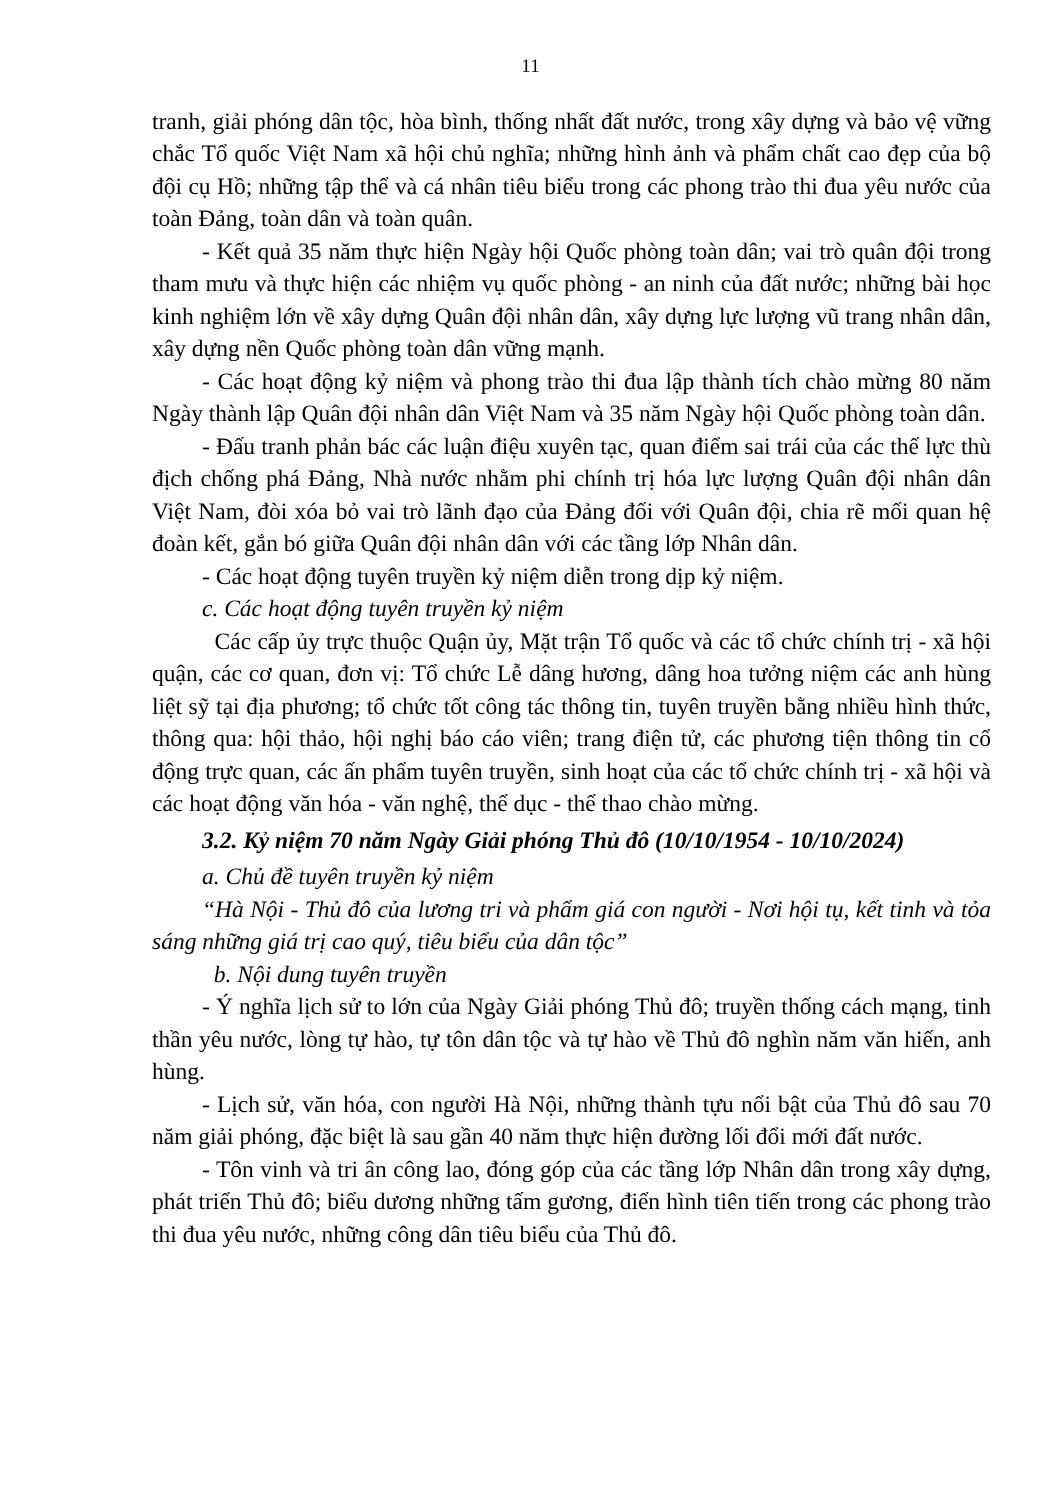11
tranh, giải phóng dân tộc, hòa bình, thống nhất đất nước, trong xây dựng và bảo vệ vững chắc Tổ quốc Việt Nam xã hội chủ nghĩa; những hình ảnh và phẩm chất cao đẹp của bộ đội cụ Hồ; những tập thể và cá nhân tiêu biểu trong các phong trào thi đua yêu nước của toàn Đảng, toàn dân và toàn quân.
- Kết quả 35 năm thực hiện Ngày hội Quốc phòng toàn dân; vai trò quân đội trong tham mưu và thực hiện các nhiệm vụ quốc phòng - an ninh của đất nước; những bài học kinh nghiệm lớn về xây dựng Quân đội nhân dân, xây dựng lực lượng vũ trang nhân dân, xây dựng nền Quốc phòng toàn dân vững mạnh.
- Các hoạt động kỷ niệm và phong trào thi đua lập thành tích chào mừng 80 năm Ngày thành lập Quân đội nhân dân Việt Nam và 35 năm Ngày hội Quốc phòng toàn dân.
- Đấu tranh phản bác các luận điệu xuyên tạc, quan điểm sai trái của các thế lực thù địch chống phá Đảng, Nhà nước nhằm phi chính trị hóa lực lượng Quân đội nhân dân Việt Nam, đòi xóa bỏ vai trò lãnh đạo của Đảng đối với Quân đội, chia rẽ mối quan hệ đoàn kết, gắn bó giữa Quân đội nhân dân với các tầng lớp Nhân dân.
- Các hoạt động tuyên truyền kỷ niệm diễn trong dịp kỷ niệm.
c. Các hoạt động tuyên truyền kỷ niệm
Các cấp ủy trực thuộc Quận ủy, Mặt trận Tổ quốc và các tổ chức chính trị - xã hội quận, các cơ quan, đơn vị: Tổ chức Lễ dâng hương, dâng hoa tưởng niệm các anh hùng liệt sỹ tại địa phương; tổ chức tốt công tác thông tin, tuyên truyền bằng nhiều hình thức, thông qua: hội thảo, hội nghị báo cáo viên; trang điện tử, các phương tiện thông tin cổ động trực quan, các ấn phẩm tuyên truyền, sinh hoạt của các tổ chức chính trị - xã hội và các hoạt động văn hóa - văn nghệ, thể dục - thể thao chào mừng.
3.2. Kỷ niệm 70 năm Ngày Giải phóng Thủ đô (10/10/1954 - 10/10/2024)
a. Chủ đề tuyên truyền kỷ niệm
“Hà Nội - Thủ đô của lương tri và phẩm giá con người - Nơi hội tụ, kết tinh và tỏa sáng những giá trị cao quý, tiêu biểu của dân tộc”
b. Nội dung tuyên truyền
- Ý nghĩa lịch sử to lớn của Ngày Giải phóng Thủ đô; truyền thống cách mạng, tinh thần yêu nước, lòng tự hào, tự tôn dân tộc và tự hào về Thủ đô nghìn năm văn hiến, anh hùng.
- Lịch sử, văn hóa, con người Hà Nội, những thành tựu nổi bật của Thủ đô sau 70 năm giải phóng, đặc biệt là sau gần 40 năm thực hiện đường lối đổi mới đất nước.
- Tôn vinh và tri ân công lao, đóng góp của các tầng lớp Nhân dân trong xây dựng, phát triển Thủ đô; biểu dương những tấm gương, điển hình tiên tiến trong các phong trào thi đua yêu nước, những công dân tiêu biểu của Thủ đô.